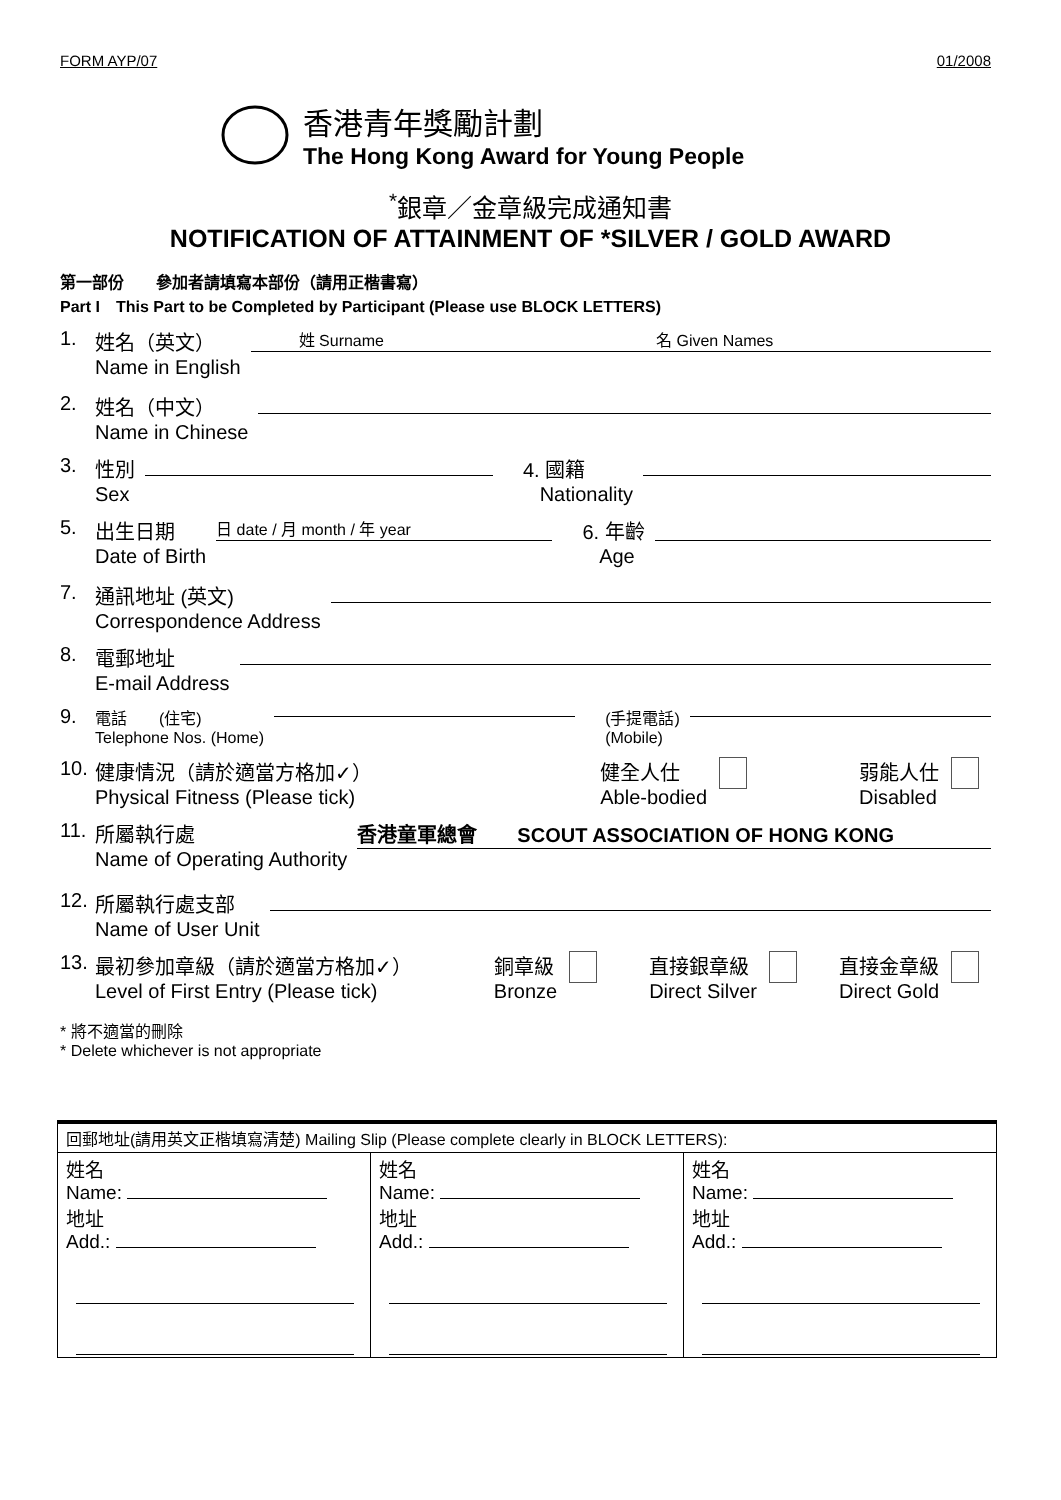FORM AYP/07 01/2008
香港青年獎勵計劃
The Hong Kong Award for Young People
<sup>*</sup> 銀章／金章級完成通知書
NOTIFICATION OF ATTAINMENT OF *SILVER / GOLD AWARD
第一部份　　參加者請填寫本部份（請用正楷書寫）
Part I　This Part to be Completed by Participant (Please use BLOCK LETTERS)
1. 姓名（英文）
Name in English　　　姓 Surname　　　　　　　　　　　　　　　　　名 Given Names
2. 姓名（中文）
Name in Chinese
3. 性別
Sex 4. 國籍
Nationality
5. 出生日期
Date of Birth 日 date / 月 month / 年 year 6. 年齡
Age
7. 通訊地址 (英文)
Correspondence Address
8. 電郵地址
E-mail Address
9. 電話　　(住宅)
Telephone Nos. (Home) (手提電話)
(Mobile)
10. 健康情況（請於適當方格加✓）
Physical Fitness (Please tick) 健全人仕
Able-bodied 弱能人仕
Disabled
11. 所屬執行處
Name of Operating Authority 香港童軍總會　　SCOUT ASSOCIATION OF HONG KONG
12. 所屬執行處支部
Name of User Unit
13. 最初參加章級（請於適當方格加✓）
Level of First Entry (Please tick) 銅章級
Bronze 直接銀章級
Direct Silver 直接金章級
Direct Gold
* 將不適當的刪除
* Delete whichever is not appropriate
| 回郵地址(請用英文正楷填寫清楚) Mailing Slip (Please complete clearly in BLOCK LETTERS): | | |
| 姓名 Name: 地址 Add.: | 姓名 Name: 地址 Add.: | 姓名 Name: 地址 Add.: |